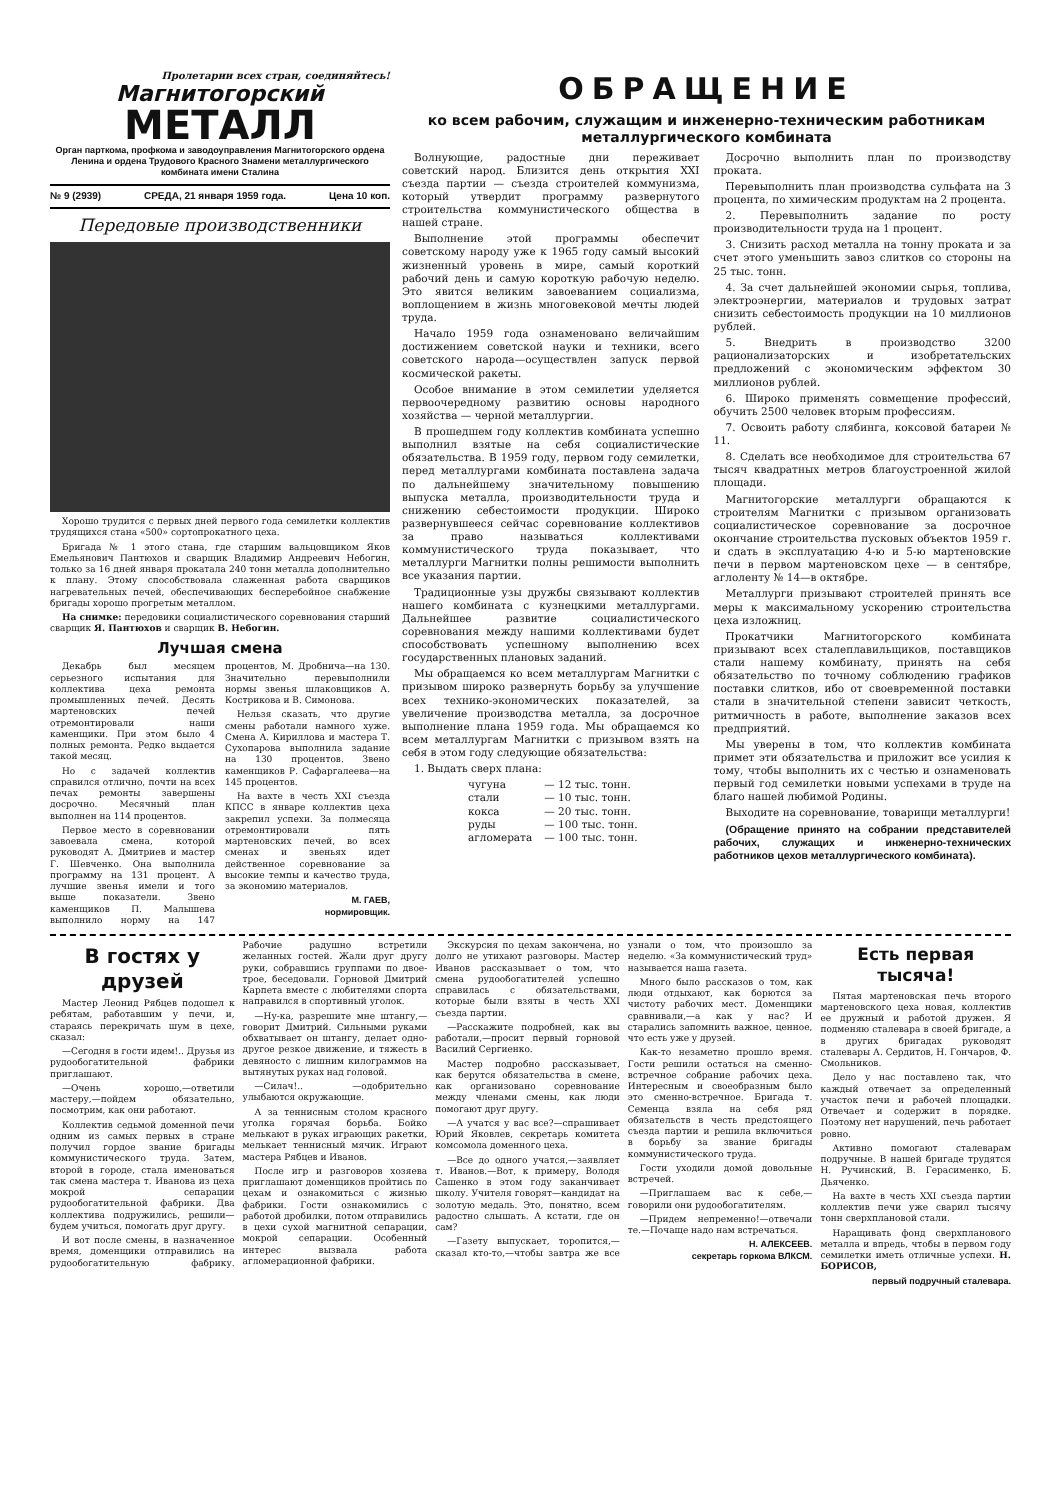Пролетарии всех стран, соединяйтесь!
Магнитогорский
МЕТАЛЛ
Орган парткома, профкома и заводоуправления Магнитогорского ордена Ленина и ордена Трудового Красного Знамени металлургического комбината имени Сталина
№ 9 (2939) СРЕДА, 21 января 1959 года. Цена 10 коп.
Передовые производственники
Хорошо трудится с первых дней первого года семилетки коллектив трудящихся стана «500» сортопрокатного цеха.
Бригада № 1 этого стана, где старшим вальцовщиком Яков Емельянович Пантюхов и сварщик Владимир Андреевич Небогин, только за 16 дней января прокатала 240 тонн металла дополнительно к плану. Этому способствовала слаженная работа сварщиков нагревательных печей, обеспечивающих бесперебойное снабжение бригады хорошо прогретым металлом.
На снимке: передовики социалистического соревнования старший сварщик Я. Пантюхов и сварщик В. Небогин.
Лучшая смена
Декабрь был месяцем серьезного испытания для коллектива цеха ремонта промышленных печей. Десять мартеновских печей отремонтировали наши каменщики. При этом было 4 полных ремонта. Редко выдается такой месяц.
Но с задачей коллектив справился отлично, почти на всех печах ремонты завершены досрочно. Месячный план выполнен на 114 процентов.
Первое место в соревновании завоевала смена, которой руководят А. Дмитриев и мастер Г. Шевченко. Она выполнила программу на 131 процент. А лучшие звенья имели и того выше показатели. Звено каменщиков П. Малышева выполнило норму на 147 процентов, М. Дробнича—на 130. Значительно перевыполнили нормы звенья шлаковщиков А. Кострикова и В. Симонова.
Нельзя сказать, что другие смены работали намного хуже. Смена А. Кириллова и мастера Т. Сухопарова выполнила задание на 130 процентов. Звено каменщиков Р. Сафаргалеева—на 145 процентов.
На вахте в честь XXI съезда КПСС в январе коллектив цеха закрепил успехи. За полмесяца отремонтировали пять мартеновских печей, во всех сменах и звеньях идет действенное соревнование за высокие темпы и качество труда, за экономию материалов.
М. ГАЕВ,
нормировщик.
ОБРАЩЕНИЕ
ко всем рабочим, служащим и инженерно-техническим работникам металлургического комбината
Волнующие, радостные дни переживает советский народ. Близится день открытия XXI съезда партии — съезда строителей коммунизма, который утвердит программу развернутого строительства коммунистического общества в нашей стране.
Выполнение этой программы обеспечит советскому народу уже к 1965 году самый высокий жизненный уровень в мире, самый короткий рабочий день и самую короткую рабочую неделю. Это явится великим завоеванием социализма, воплощением в жизнь многовековой мечты людей труда.
Начало 1959 года ознаменовано величайшим достижением советской науки и техники, всего советского народа—осуществлен запуск первой космической ракеты.
Особое внимание в этом семилетии уделяется первоочередному развитию основы народного хозяйства — черной металлургии.
В прошедшем году коллектив комбината успешно выполнил взятые на себя социалистические обязательства. В 1959 году, первом году семилетки, перед металлургами комбината поставлена задача по дальнейшему значительному повышению выпуска металла, производительности труда и снижению себестоимости продукции. Широко развернувшееся сейчас соревнование коллективов за право называться коллективами коммунистического труда показывает, что металлурги Магнитки полны решимости выполнить все указания партии.
Традиционные узы дружбы связывают коллектив нашего комбината с кузнецкими металлургами. Дальнейшее развитие социалистического соревнования между нашими коллективами будет способствовать успешному выполнению всех государственных плановых заданий.
Мы обращаемся ко всем металлургам Магнитки с призывом широко развернуть борьбу за улучшение всех технико-экономических показателей, за увеличение производства металла, за досрочное выполнение плана 1959 года. Мы обращаемся ко всем металлургам Магнитки с призывом взять на себя в этом году следующие обязательства:
1. Выдать сверх плана:
| чугуна | — 12 тыс. тонн. |
| стали | — 10 тыс. тонн. |
| кокса | — 20 тыс. тонн. |
| руды | — 100 тыс. тонн. |
| агломерата | — 100 тыс. тонн. |
Досрочно выполнить план по производству проката.
Перевыполнить план производства сульфата на 3 процента, по химическим продуктам на 2 процента.
2. Перевыполнить задание по росту производительности труда на 1 процент.
3. Снизить расход металла на тонну проката и за счет этого уменьшить завоз слитков со стороны на 25 тыс. тонн.
4. За счет дальнейшей экономии сырья, топлива, электроэнергии, материалов и трудовых затрат снизить себестоимость продукции на 10 миллионов рублей.
5. Внедрить в производство 3200 рационализаторских и изобретательских предложений с экономическим эффектом 30 миллионов рублей.
6. Широко применять совмещение профессий, обучить 2500 человек вторым профессиям.
7. Освоить работу слябинга, коксовой батареи № 11.
8. Сделать все необходимое для строительства 67 тысяч квадратных метров благоустроенной жилой площади.
Магнитогорские металлурги обращаются к строителям Магнитки с призывом организовать социалистическое соревнование за досрочное окончание строительства пусковых объектов 1959 г. и сдать в эксплуатацию 4-ю и 5-ю мартеновские печи в первом мартеновском цехе — в сентябре, аглоленту № 14—в октябре.
Металлурги призывают строителей принять все меры к максимальному ускорению строительства цеха изложниц.
Прокатчики Магнитогорского комбината призывают всех сталеплавильщиков, поставщиков стали нашему комбинату, принять на себя обязательство по точному соблюдению графиков поставки слитков, ибо от своевременной поставки стали в значительной степени зависит четкость, ритмичность в работе, выполнение заказов всех предприятий.
Мы уверены в том, что коллектив комбината примет эти обязательства и приложит все усилия к тому, чтобы выполнить их с честью и ознаменовать первый год семилетки новыми успехами в труде на благо нашей любимой Родины.
Выходите на соревнование, товарищи металлурги!
(Обращение принято на собрании представителей рабочих, служащих и инженерно-технических работников цехов металлургического комбината).
В гостях у друзей
Мастер Леонид Рябцев подошел к ребятам, работавшим у печи, и, стараясь перекричать шум в цехе, сказал:
—Сегодня в гости идем!.. Друзья из рудообогатительной фабрики приглашают.
—Очень хорошо,—ответили мастеру,—пойдем обязательно, посмотрим, как они работают.
Коллектив седьмой доменной печи одним из самых первых в стране получил гордое звание бригады коммунистического труда. Затем, второй в городе, стала именоваться так смена мастера т. Иванова из цеха мокрой сепарации рудообогатительной фабрики. Два коллектива подружились, решили—будем учиться, помогать друг другу.
И вот после смены, в назначенное время, доменщики отправились на рудообогатительную фабрику. Рабочие радушно встретили желанных гостей. Жали друг другу руки, собравшись группами по двое-трое, беседовали. Горновой Дмитрий Карпета вместе с любителями спорта направился в спортивный уголок.
—Ну-ка, разрешите мне штангу,—говорит Дмитрий. Сильными руками обхватывает он штангу, делает одно-другое резкое движение, и тяжесть в девяносто с лишним килограммов на вытянутых руках над головой.
—Силач!.. —одобрительно улыбаются окружающие.
А за теннисным столом красного уголка горячая борьба. Бойко мелькают в руках играющих ракетки, мелькает теннисный мячик. Играют мастера Рябцев и Иванов.
После игр и разговоров хозяева приглашают доменщиков пройтись по цехам и ознакомиться с жизнью фабрики. Гости ознакомились с работой дробилки, потом отправились в цехи сухой магнитной сепарации, мокрой сепарации. Особенный интерес вызвала работа агломерационной фабрики.
Экскурсия по цехам закончена, но долго не утихают разговоры. Мастер Иванов рассказывает о том, что смена рудообогатителей успешно справилась с обязательствами, которые были взяты в честь XXI съезда партии.
—Расскажите подробней, как вы работали,—просит первый горновой Василий Сергиенко.
Мастер подробно рассказывает, как берутся обязательства в смене, как организовано соревнование между членами смены, как люди помогают друг другу.
—А учатся у вас все?—спрашивает Юрий Яковлев, секретарь комитета комсомола доменного цеха.
—Все до одного учатся,—заявляет т. Иванов.—Вот, к примеру, Володя Сашенко в этом году заканчивает школу. Учителя говорят—кандидат на золотую медаль. Это, понятно, всем радостно слышать. А кстати, где он сам?
—Газету выпускает, торопится,—сказал кто-то,—чтобы завтра же все узнали о том, что произошло за неделю. «За коммунистический труд» называется наша газета.
Много было рассказов о том, как люди отдыхают, как борются за чистоту рабочих мест. Доменщики сравнивали,—а как у нас? И старались запомнить важное, ценное, что есть уже у друзей.
Как-то незаметно прошло время. Гости решили остаться на сменно-встречное собрание рабочих цеха. Интересным и своеобразным было это сменно-встречное. Бригада т. Семенца взяла на себя ряд обязательств в честь предстоящего съезда партии и решила включиться в борьбу за звание бригады коммунистического труда.
Гости уходили домой довольные встречей.
—Приглашаем вас к себе,—говорили они рудообогатителям.
—Придем непременно!—отвечали те.—Почаще надо нам встречаться.
Н. АЛЕКСЕЕВ.
секретарь горкома ВЛКСМ.
Есть первая тысяча!
Пятая мартеновская печь второго мартеновского цеха новая, коллектив ее дружный и работой дружен. Я подменяю сталевара в своей бригаде, а в других бригадах руководят сталевары А. Сердитов, Н. Гончаров, Ф. Смольников.
Дело у нас поставлено так, что каждый отвечает за определенный участок печи и рабочей площадки. Отвечает и содержит в порядке. Поэтому нет нарушений, печь работает ровно.
Активно помогают сталеварам подручные. В нашей бригаде трудятся Н. Ручинский, В. Герасименко, Б. Дьяченко.
На вахте в честь XXI съезда партии коллектив печи уже сварил тысячу тонн сверхплановой стали.
Наращивать фонд сверхпланового металла и впредь, чтобы в первом году семилетки иметь отличные успехи. Н. БОРИСОВ,
первый подручный сталевара.